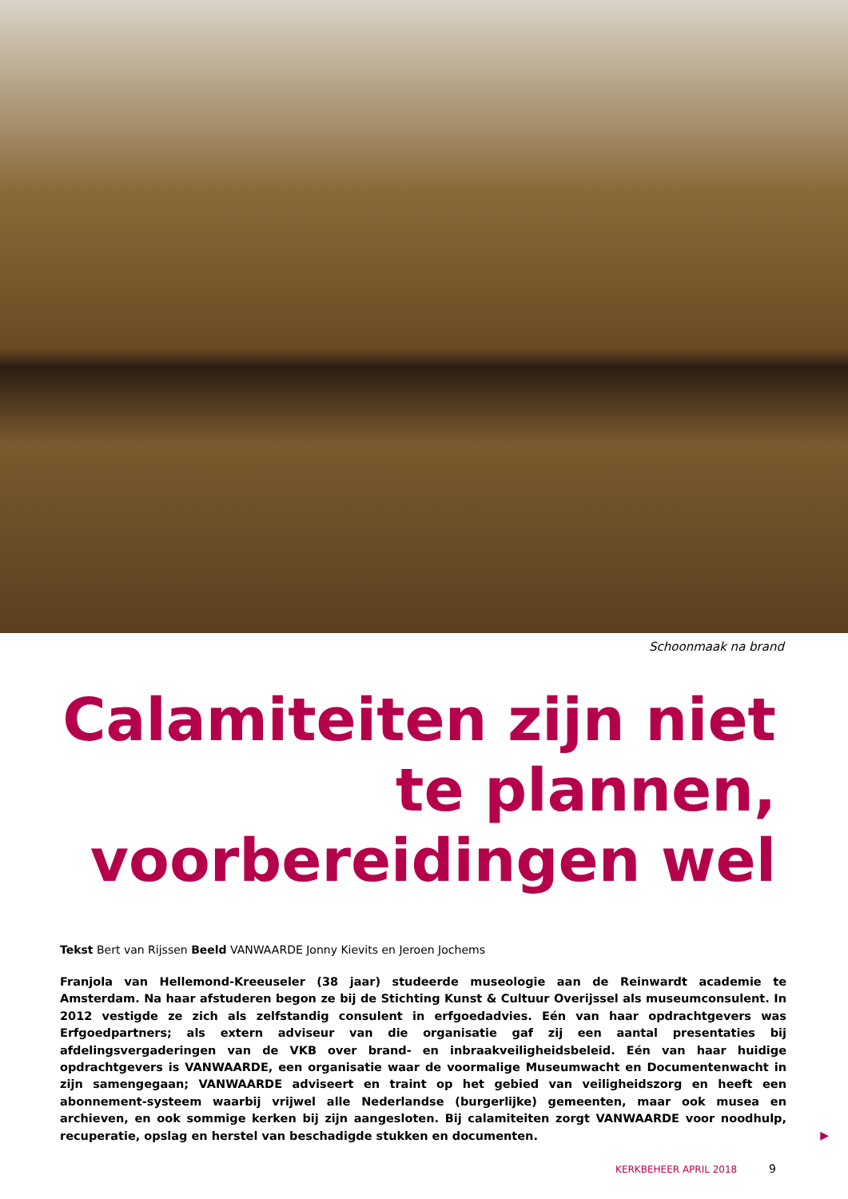Schoonmaak na brand
Calamiteiten zijn niet
te plannen,
voorbereidingen wel
Tekst Bert van Rijssen Beeld VANWAARDE Jonny Kievits en Jeroen Jochems
Franjola van Hellemond-Kreeuseler (38 jaar) studeerde museologie aan de Reinwardt academie te Amsterdam. Na haar afstuderen begon ze bij de Stichting Kunst & Cultuur Overijssel als museumconsulent. In 2012 vestigde ze zich als zelfstandig consulent in erfgoedadvies. Eén van haar opdrachtgevers was Erfgoedpartners; als extern adviseur van die organisatie gaf zij een aantal presentaties bij afdelingsvergaderingen van de VKB over brand- en inbraakveiligheidsbeleid. Eén van haar huidige opdrachtgevers is VANWAARDE, een organisatie waar de voormalige Museumwacht en Documentenwacht in zijn samengegaan; VANWAARDE adviseert en traint op het gebied van veiligheidszorg en heeft een abonnement-systeem waarbij vrijwel alle Nederlandse (burgerlijke) gemeenten, maar ook musea en archieven, en ook sommige kerken bij zijn aangesloten. Bij calamiteiten zorgt VANWAARDE voor noodhulp, recuperatie, opslag en herstel van beschadigde stukken en documenten.
▶
KERKBEHEER APRIL 2018 9